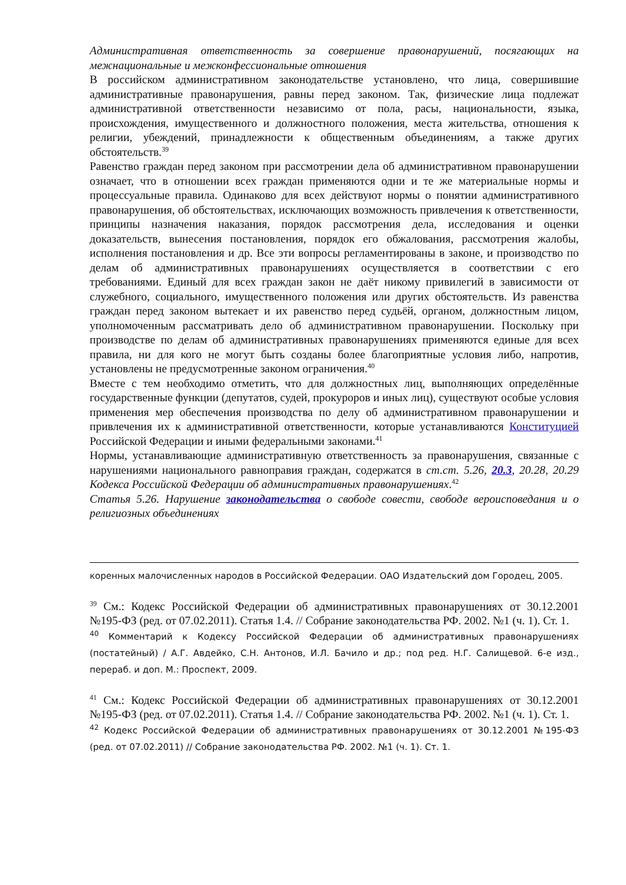Административная ответственность за совершение правонарушений, посягающих на межнациональные и межконфессиональные отношения
В российском административном законодательстве установлено, что лица, совершившие административные правонарушения, равны перед законом. Так, физические лица подлежат административной ответственности независимо от пола, расы, национальности, языка, происхождения, имущественного и должностного положения, места жительства, отношения к религии, убеждений, принадлежности к общественным объединениям, а также других обстоятельств.<sup>39</sup>
Равенство граждан перед законом при рассмотрении дела об административном правонарушении означает, что в отношении всех граждан применяются одни и те же материальные нормы и процессуальные правила. Одинаково для всех действуют нормы о понятии административного правонарушения, об обстоятельствах, исключающих возможность привлечения к ответственности, принципы назначения наказания, порядок рассмотрения дела, исследования и оценки доказательств, вынесения постановления, порядок его обжалования, рассмотрения жалобы, исполнения постановления и др. Все эти вопросы регламентированы в законе, и производство по делам об административных правонарушениях осуществляется в соответствии с его требованиями. Единый для всех граждан закон не даёт никому привилегий в зависимости от служебного, социального, имущественного положения или других обстоятельств. Из равенства граждан перед законом вытекает и их равенство перед судьёй, органом, должностным лицом, уполномоченным рассматривать дело об административном правонарушении. Поскольку при производстве по делам об административных правонарушениях применяются единые для всех правила, ни для кого не могут быть созданы более благоприятные условия либо, напротив, установлены не предусмотренные законом ограничения.<sup>40</sup>
Вместе с тем необходимо отметить, что для должностных лиц, выполняющих определённые государственные функции (депутатов, судей, прокуроров и иных лиц), существуют особые условия применения мер обеспечения производства по делу об административном правонарушении и привлечения их к административной ответственности, которые устанавливаются Конституцией Российской Федерации и иными федеральными законами.<sup>41</sup>
Нормы, устанавливающие административную ответственность за правонарушения, связанные с нарушениями национального равноправия граждан, содержатся в ст.ст. 5.26, 20.3, 20.28, 20.29 Кодекса Российской Федерации об административных правонарушениях.<sup>42</sup>
Статья 5.26. Нарушение законодательства о свободе совести, свободе вероисповедания и о религиозных объединениях
коренных малочисленных народов в Российской Федерации. ОАО Издательский дом Городец, 2005.
<sup>39</sup> См.: Кодекс Российской Федерации об административных правонарушениях от 30.12.2001 №195-ФЗ (ред. от 07.02.2011). Статья 1.4. // Собрание законодательства РФ. 2002. №1 (ч. 1). Ст. 1.
<sup>40</sup> Комментарий к Кодексу Российской Федерации об административных правонарушениях (постатейный) / А.Г. Авдейко, С.Н. Антонов, И.Л. Бачило и др.; под ред. Н.Г. Салищевой. 6-е изд., перераб. и доп. М.: Проспект, 2009.
<sup>41</sup> См.: Кодекс Российской Федерации об административных правонарушениях от 30.12.2001 №195-ФЗ (ред. от 07.02.2011). Статья 1.4. // Собрание законодательства РФ. 2002. №1 (ч. 1). Ст. 1.
<sup>42</sup> Кодекс Российской Федерации об административных правонарушениях от 30.12.2001 №195-ФЗ (ред. от 07.02.2011) // Собрание законодательства РФ. 2002. №1 (ч. 1). Ст. 1.